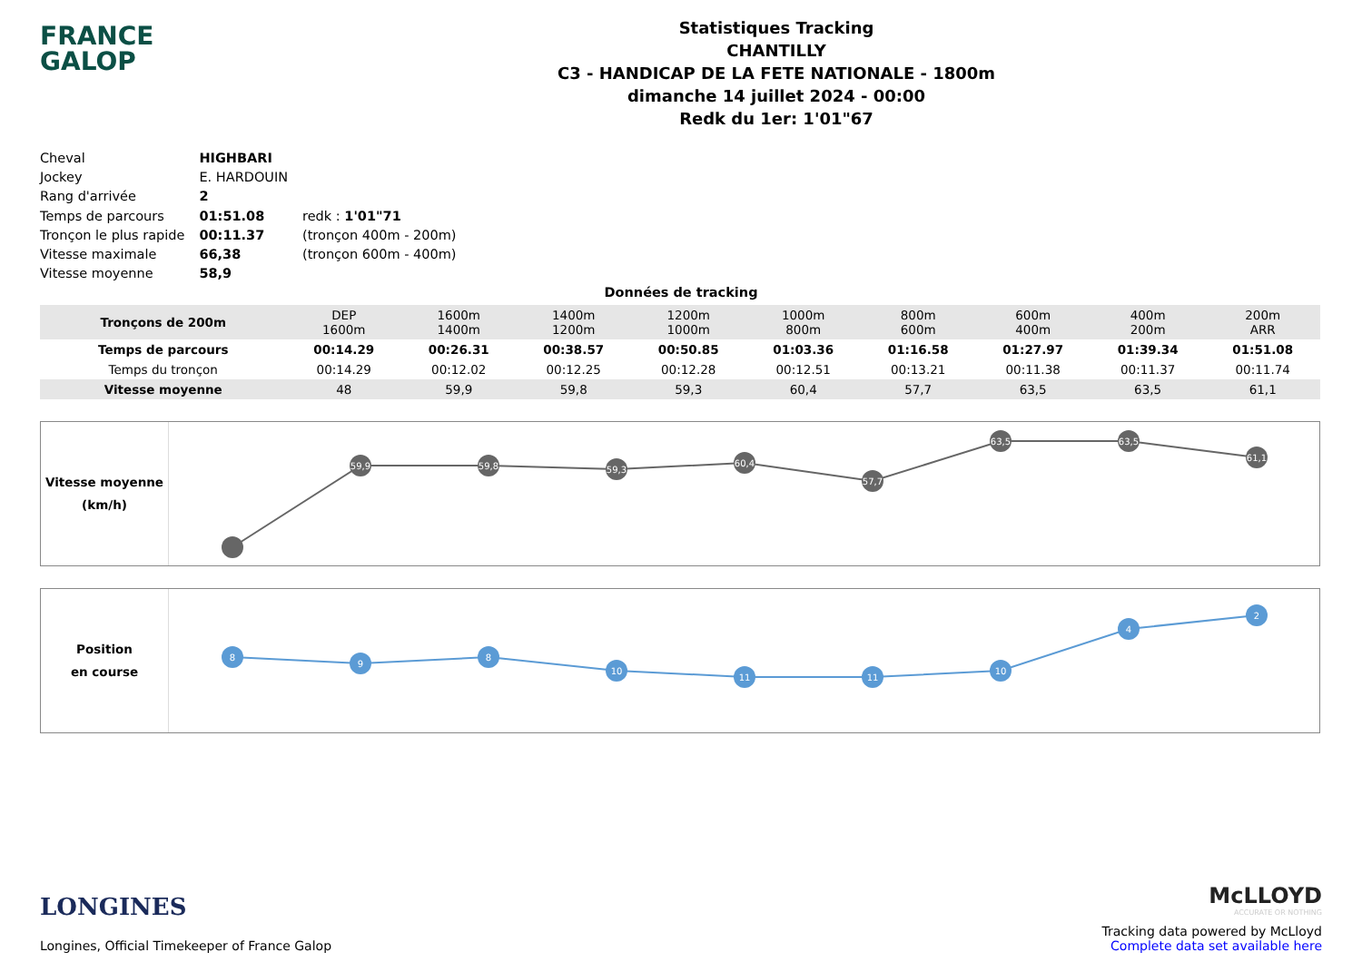FRANCE
GALOP
Statistiques Tracking
CHANTILLY
C3 - HANDICAP DE LA FETE NATIONALE - 1800m
dimanche 14 juillet 2024 - 00:00
Redk du 1er: 1'01"67
| Cheval | HIGHBARI | |
| Jockey | E. HARDOUIN | |
| Rang d'arrivée | 2 | |
| Temps de parcours | 01:51.08 | redk : 1'01"71 |
| Tronçon le plus rapide | 00:11.37 | (tronçon 400m - 200m) |
| Vitesse maximale | 66,38 | (tronçon 600m - 400m) |
| Vitesse moyenne | 58,9 | |
Données de tracking
| Tronçons de 200m | DEP 1600m | 1600m 1400m | 1400m 1200m | 1200m 1000m | 1000m 800m | 800m 600m | 600m 400m | 400m 200m | 200m ARR |
| Temps de parcours | 00:14.29 | 00:26.31 | 00:38.57 | 00:50.85 | 01:03.36 | 01:16.58 | 01:27.97 | 01:39.34 | 01:51.08 |
| Temps du tronçon | 00:14.29 | 00:12.02 | 00:12.25 | 00:12.28 | 00:12.51 | 00:13.21 | 00:11.38 | 00:11.37 | 00:11.74 |
| Vitesse moyenne | 48 | 59,9 | 59,8 | 59,3 | 60,4 | 57,7 | 63,5 | 63,5 | 61,1 |
Vitesse moyenne
(km/h)
59,9
59,8
59,3
60,4
57,7
63,5
63,5
61,1
Position
en course
8
9
8
10
11
11
10
4
2
LONGINES
Longines, Official Timekeeper of France Galop
McLLOYD
ACCURATE OR NOTHING
Tracking data powered by McLloyd
Complete data set available here